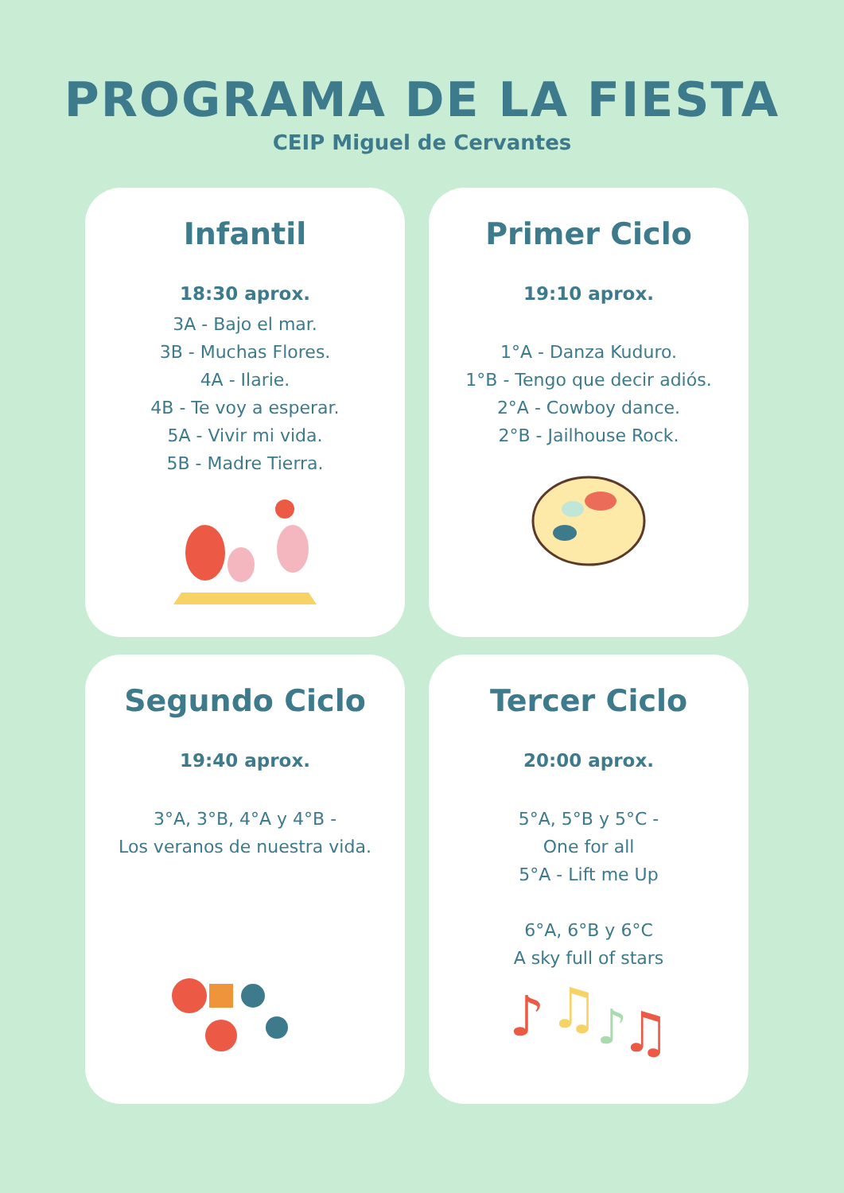PROGRAMA DE LA FIESTA
CEIP Miguel de Cervantes
Infantil
18:30 aprox.
3A - Bajo el mar.
3B - Muchas Flores.
4A - Ilarie.
4B - Te voy a esperar.
5A - Vivir mi vida.
5B - Madre Tierra.
Primer Ciclo
19:10 aprox.
1°A - Danza Kuduro.
1°B - Tengo que decir adiós.
2°A - Cowboy dance.
2°B - Jailhouse Rock.
Segundo Ciclo
19:40 aprox.
3°A, 3°B, 4°A y 4°B -
Los veranos de nuestra vida.
Tercer Ciclo
20:00 aprox.
5°A, 5°B y 5°C -
One for all
5°A - Lift me Up
6°A, 6°B y 6°C
A sky full of stars
♪
♫
♪
♫